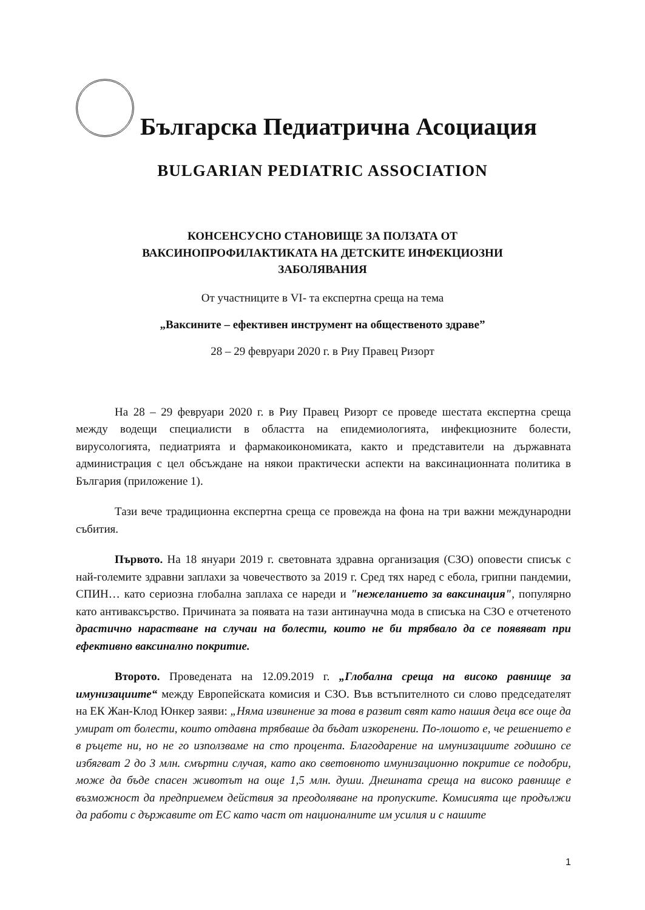Българска Педиатрична Асоциация
BULGARIAN PEDIATRIC ASSOCIATION
КОНСЕНСУСНО СТАНОВИЩЕ ЗА ПОЛЗАТА ОТ
ВАКСИНОПРОФИЛАКТИКАТА НА ДЕТСКИТЕ ИНФЕКЦИОЗНИ
ЗАБОЛЯВАНИЯ
От участниците в VI- та експертна среща на тема
„Ваксините – ефективен инструмент на общественото здраве”
28 – 29 февруари 2020 г. в Риу Правец Ризорт
На 28 – 29 февруари 2020 г. в Риу Правец Ризорт се проведе шестата експертна среща между водещи специалисти в областта на епидемиологията, инфекциозните болести, вирусологията, педиатрията и фармакоикономиката, както и представители на държавната администрация с цел обсъждане на някои практически аспекти на ваксинационната политика в България (приложение 1).
Тази вече традиционна експертна среща се провежда на фона на три важни международни събития.
Първото. На 18 януари 2019 г. световната здравна организация (СЗО) оповести списък с най-големите здравни заплахи за човечеството за 2019 г. Сред тях наред с ебола, грипни пандемии, СПИН… като сериозна глобална заплаха се нареди и "нежеланието за ваксинация", популярно като антиваксърство. Причината за появата на тази антинаучна мода в списъка на СЗО е отчетеното драстично нарастване на случаи на болести, които не би трябвало да се появяват при ефективно ваксинално покритие.
Второто. Проведената на 12.09.2019 г. „Глобална среща на високо равнище за имунизациите“ между Европейската комисия и СЗО. Във встъпителното си слово председателят на ЕК Жан-Клод Юнкер заяви: „Няма извинение за това в развит свят като нашия деца все още да умират от болести, които отдавна трябваше да бъдат изкоренени. По-лошото е, че решението е в ръцете ни, но не го използваме на сто процента. Благодарение на имунизациите годишно се избягват 2 до 3 млн. смъртни случая, като ако световното имунизационно покритие се подобри, може да бъде спасен животът на още 1,5 млн. души. Днешната среща на високо равнище е възможност да предприемем действия за преодоляване на пропуските. Комисията ще продължи да работи с държавите от ЕС като част от националните им усилия и с нашите
1